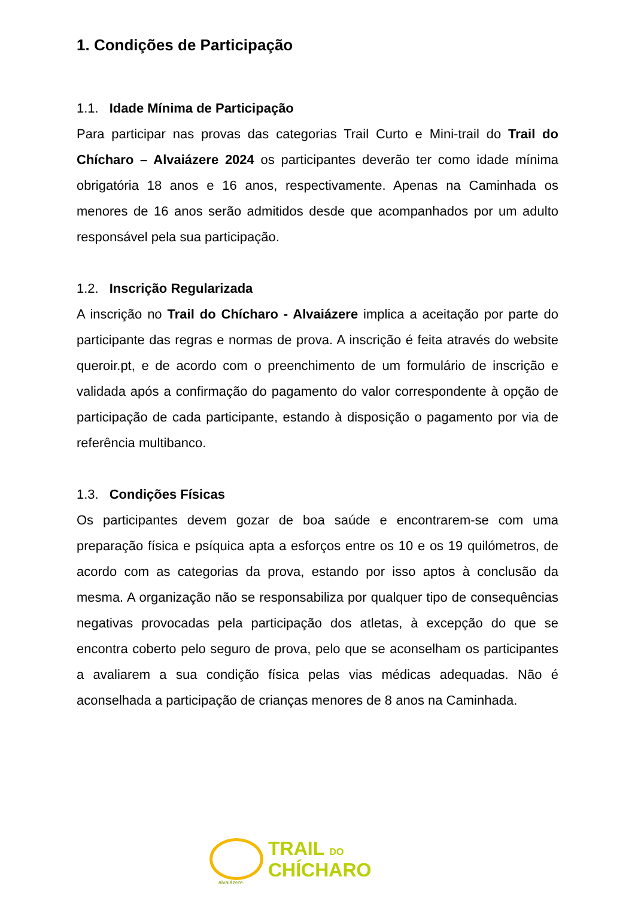1. Condições de Participação
1.1. Idade Mínima de Participação
Para participar nas provas das categorias Trail Curto e Mini-trail do Trail do Chícharo – Alvaiázere 2024 os participantes deverão ter como idade mínima obrigatória 18 anos e 16 anos, respectivamente. Apenas na Caminhada os menores de 16 anos serão admitidos desde que acompanhados por um adulto responsável pela sua participação.
1.2. Inscrição Regularizada
A inscrição no Trail do Chícharo - Alvaiázere implica a aceitação por parte do participante das regras e normas de prova. A inscrição é feita através do website queroir.pt, e de acordo com o preenchimento de um formulário de inscrição e validada após a confirmação do pagamento do valor correspondente à opção de participação de cada participante, estando à disposição o pagamento por via de referência multibanco.
1.3. Condições Físicas
Os participantes devem gozar de boa saúde e encontrarem-se com uma preparação física e psíquica apta a esforços entre os 10 e os 19 quilómetros, de acordo com as categorias da prova, estando por isso aptos à conclusão da mesma. A organização não se responsabiliza por qualquer tipo de consequências negativas provocadas pela participação dos atletas, à excepção do que se encontra coberto pelo seguro de prova, pelo que se aconselham os participantes a avaliarem a sua condição física pelas vias médicas adequadas. Não é aconselhada a participação de crianças menores de 8 anos na Caminhada.
alvaiázere
TRAIL DO
CHÍCHARO